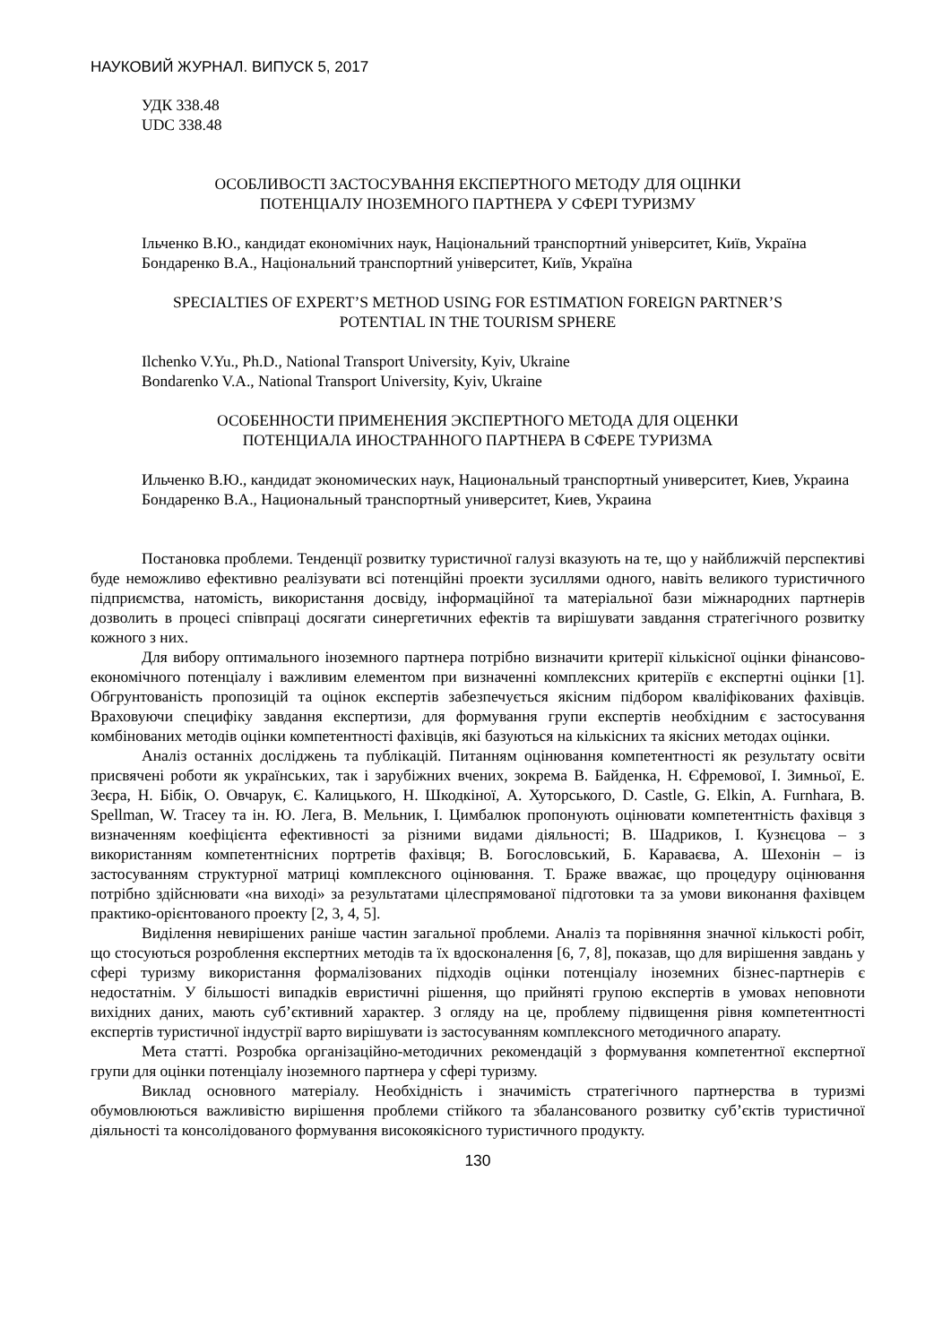НАУКОВИЙ ЖУРНАЛ. ВИПУСК 5, 2017
УДК 338.48
UDC 338.48
ОСОБЛИВОСТІ ЗАСТОСУВАННЯ ЕКСПЕРТНОГО МЕТОДУ ДЛЯ ОЦІНКИ
ПОТЕНЦІАЛУ ІНОЗЕМНОГО ПАРТНЕРА У СФЕРІ ТУРИЗМУ
Ільченко В.Ю., кандидат економічних наук, Національний транспортний університет, Київ, Україна
Бондаренко В.А., Національний транспортний університет, Київ, Україна
SPECIALTIES OF EXPERT’S METHOD USING FOR ESTIMATION FOREIGN PARTNER’S
POTENTIAL IN THE TOURISM SPHERE
Ilchenko V.Yu., Ph.D., National Transport University, Kyiv, Ukraine
Bondarenko V.A., National Transport University, Kyiv, Ukraine
ОСОБЕННОСТИ ПРИМЕНЕНИЯ ЭКСПЕРТНОГО МЕТОДА ДЛЯ ОЦЕНКИ
ПОТЕНЦИАЛА ИНОСТРАННОГО ПАРТНЕРА В СФЕРЕ ТУРИЗМА
Ильченко В.Ю., кандидат экономических наук, Национальный транспортный университет, Киев, Украина
Бондаренко В.А., Национальный транспортный университет, Киев, Украина
Постановка проблеми. Тенденції розвитку туристичної галузі вказують на те, що у найближчій перспективі буде неможливо ефективно реалізувати всі потенційні проекти зусиллями одного, навіть великого туристичного підприємства, натомість, використання досвіду, інформаційної та матеріальної бази міжнародних партнерів дозволить в процесі співпраці досягати синергетичних ефектів та вирішувати завдання стратегічного розвитку кожного з них.
Для вибору оптимального іноземного партнера потрібно визначити критерії кількісної оцінки фінансово-економічного потенціалу і важливим елементом при визначенні комплексних критеріїв є експертні оцінки [1]. Обгрунтованість пропозицій та оцінок експертів забезпечується якісним підбором кваліфікованих фахівців. Враховуючи специфіку завдання експертизи, для формування групи експертів необхідним є застосування комбінованих методів оцінки компетентності фахівців, які базуються на кількісних та якісних методах оцінки.
Аналіз останніх досліджень та публікацій. Питанням оцінювання компетентності як результату освіти присвячені роботи як українських, так і зарубіжних вчених, зокрема В. Байденка, Н. Єфремової, І. Зимньої, Е. Зеєра, Н. Бібік, О. Овчарук, Є. Калицького, Н. Шкодкіної, А. Хуторського, D. Castle, G. Elkin, A. Furnhara, B. Spellman, W. Tracey та ін. Ю. Лега, В. Мельник, І. Цимбалюк пропонують оцінювати компетентність фахівця з визначенням коефіцієнта ефективності за різними видами діяльності; В. Шадриков, І. Кузнєцова – з використанням компетентнісних портретів фахівця; В. Богословський, Б. Караваєва, А. Шехонін – із застосуванням структурної матриці комплексного оцінювання. Т. Браже вважає, що процедуру оцінювання потрібно здійснювати «на виході» за результатами цілеспрямованої підготовки та за умови виконання фахівцем практико-орієнтованого проекту [2, 3, 4, 5].
Виділення невирішених раніше частин загальної проблеми. Аналіз та порівняння значної кількості робіт, що стосуються розроблення експертних методів та їх вдосконалення [6, 7, 8], показав, що для вирішення завдань у сфері туризму використання формалізованих підходів оцінки потенціалу іноземних бізнес-партнерів є недостатнім. У більшості випадків евристичні рішення, що прийняті групою експертів в умовах неповноти вихідних даних, мають суб’єктивний характер. З огляду на це, проблему підвищення рівня компетентності експертів туристичної індустрії варто вирішувати із застосуванням комплексного методичного апарату.
Мета статті. Розробка організаційно-методичних рекомендацій з формування компетентної експертної групи для оцінки потенціалу іноземного партнера у сфері туризму.
Виклад основного матеріалу. Необхідність і значимість стратегічного партнерства в туризмі обумовлюються важливістю вирішення проблеми стійкого та збалансованого розвитку суб’єктів туристичної діяльності та консолідованого формування високоякісного туристичного продукту.
130